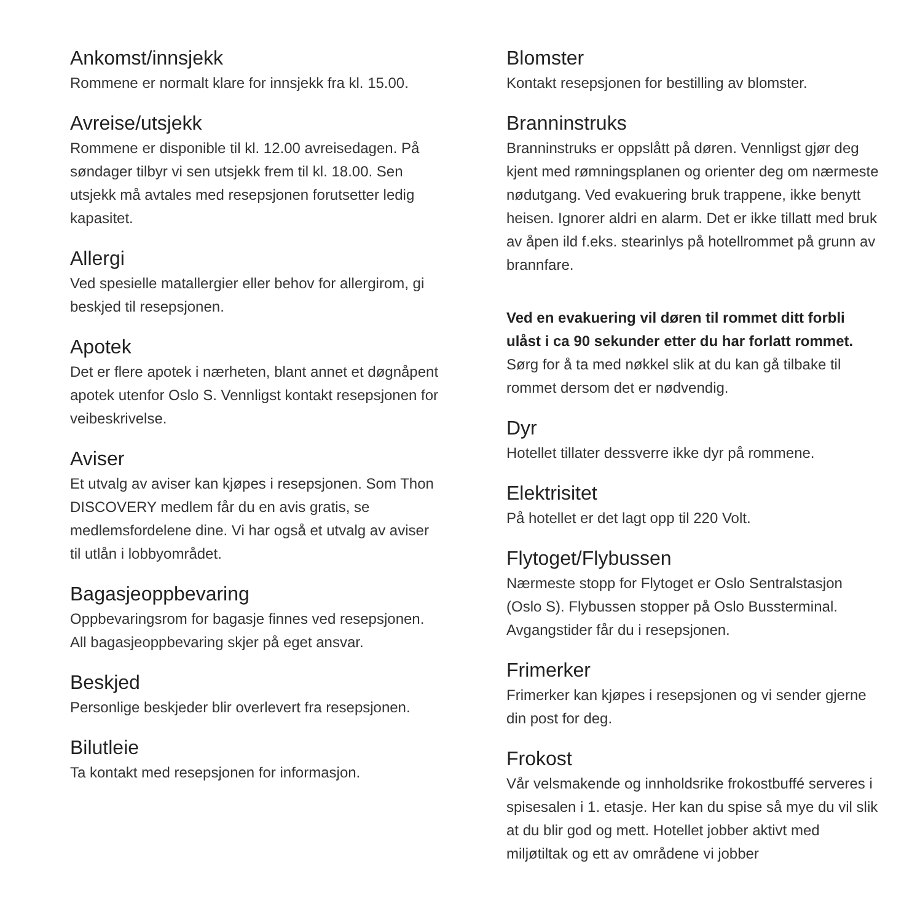Ankomst/innsjekk
Rommene er normalt klare for innsjekk fra kl. 15.00.
Avreise/utsjekk
Rommene er disponible til kl. 12.00 avreisedagen. På søndager tilbyr vi sen utsjekk frem til kl. 18.00. Sen utsjekk må avtales med resepsjonen forutsetter ledig kapasitet.
Allergi
Ved spesielle matallergier eller behov for allergirom, gi beskjed til resepsjonen.
Apotek
Det er flere apotek i nærheten, blant annet et døgnåpent apotek utenfor Oslo S. Vennligst kontakt resepsjonen for veibeskrivelse.
Aviser
Et utvalg av aviser kan kjøpes i resepsjonen. Som Thon DISCOVERY medlem får du en avis gratis, se medlemsfordelene dine. Vi har også et utvalg av aviser til utlån i lobbyområdet.
Bagasjeoppbevaring
Oppbevaringsrom for bagasje finnes ved resepsjonen. All bagasjeoppbevaring skjer på eget ansvar.
Beskjed
Personlige beskjeder blir overlevert fra resepsjonen.
Bilutleie
Ta kontakt med resepsjonen for informasjon.
Blomster
Kontakt resepsjonen for bestilling av blomster.
Branninstruks
Branninstruks er oppslått på døren. Vennligst gjør deg kjent med rømningsplanen og orienter deg om nærmeste nødutgang. Ved evakuering bruk trappene, ikke benytt heisen. Ignorer aldri en alarm. Det er ikke tillatt med bruk av åpen ild f.eks. stearinlys på hotellrommet på grunn av brannfare.
Ved en evakuering vil døren til rommet ditt forbli ulåst i ca 90 sekunder etter du har forlatt rommet.
Sørg for å ta med nøkkel slik at du kan gå tilbake til rommet dersom det er nødvendig.
Dyr
Hotellet tillater dessverre ikke dyr på rommene.
Elektrisitet
På hotellet er det lagt opp til 220 Volt.
Flytoget/Flybussen
Nærmeste stopp for Flytoget er Oslo Sentralstasjon (Oslo S). Flybussen stopper på Oslo Bussterminal. Avgangstider får du i resepsjonen.
Frimerker
Frimerker kan kjøpes i resepsjonen og vi sender gjerne din post for deg.
Frokost
Vår velsmakende og innholdsrike frokostbuffé serveres i spisesalen i 1. etasje. Her kan du spise så mye du vil slik at du blir god og mett. Hotellet jobber aktivt med miljøtiltak og ett av områdene vi jobber